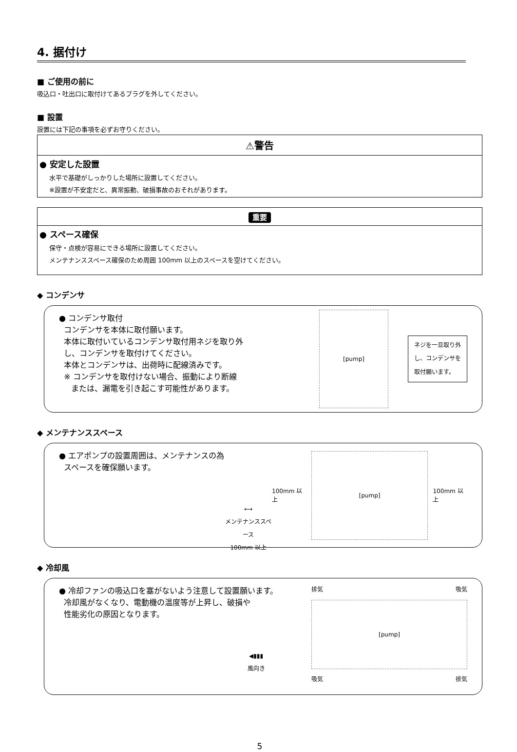4. 据付け
■ ご使用の前に
吸込口・吐出口に取付けてあるプラグを外してください。
■ 設置
設置には下記の事項を必ずお守りください。
⚠警告
● 安定した設置
水平で基礎がしっかりした場所に設置してください。
※設置が不安定だと、異常振動、破損事故のおそれがあります。
重要
● スペース確保
保守・点検が容易にできる場所に設置してください。
メンテナンススペース確保のため周囲 100mm 以上のスペースを空けてください。
◆ コンデンサ
● コンデンサ取付
コンデンサを本体に取付願います。
本体に取付いているコンデンサ取付用ネジを取り外
し、コンデンサを取付けてください。
本体とコンデンサは、出荷時に配線済みです。
※ コンデンサを取付けない場合、振動により断線
または、漏電を引き起こす可能性があります。
[pump]
ネジを一旦取り外
し、コンデンサを
取付願います。
◆ メンテナンススペース
● エアポンプの設置周囲は、メンテナンスの為
スペースを確保願います。
⟷
メンテナンススペース
100mm 以上
100mm 以上
[pump]
100mm 以上
◆ 冷却風
● 冷却ファンの吸込口を塞がないよう注意して設置願います。
冷却風がなくなり、電動機の温度等が上昇し、破損や
性能劣化の原因となります。
◀▮▮▮
風向き
排気 吸気
[pump]
吸気 排気
5